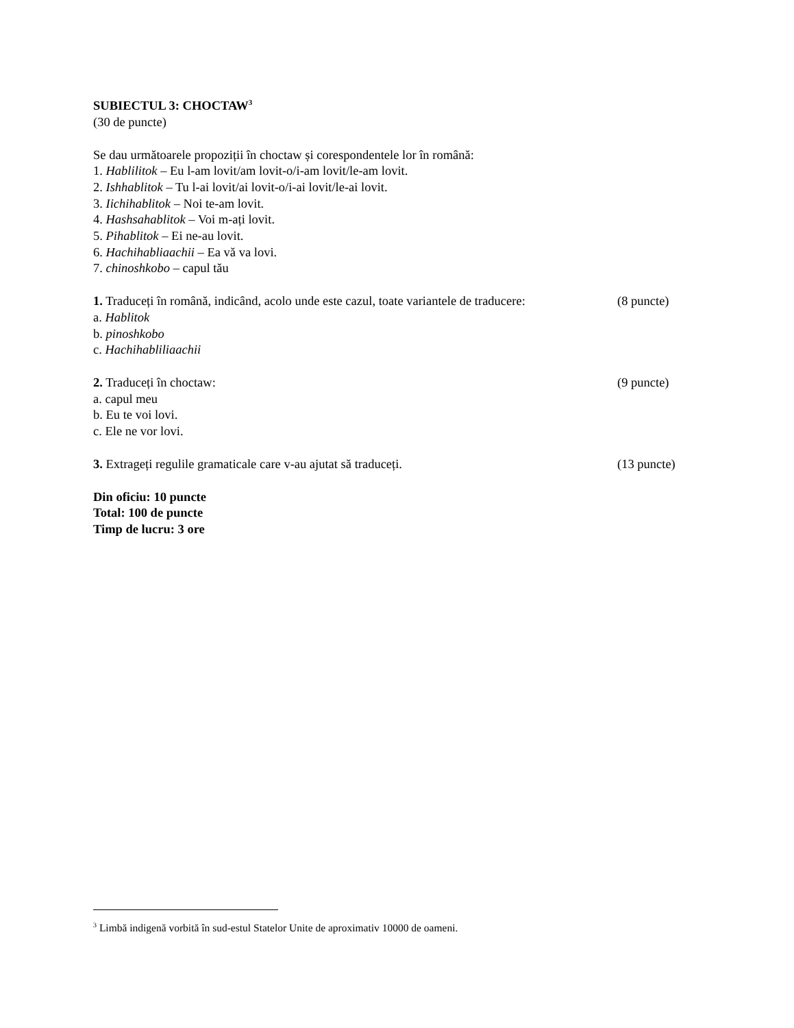SUBIECTUL 3: CHOCTAW<sup>3</sup>
(30 de puncte)
Se dau următoarele propoziții în choctaw și corespondentele lor în română:
1. Hablilitok – Eu l-am lovit/am lovit-o/i-am lovit/le-am lovit.
2. Ishhablitok – Tu l-ai lovit/ai lovit-o/i-ai lovit/le-ai lovit.
3. Iichihablitok – Noi te-am lovit.
4. Hashsahablitok – Voi m-ați lovit.
5. Pihablitok – Ei ne-au lovit.
6. Hachihabliaachii – Ea vă va lovi.
7. chinoshkobo – capul tău
1. Traduceți în română, indicând, acolo unde este cazul, toate variantele de traducere: (8 puncte)
a. Hablitok
b. pinoshkobo
c. Hachihabliliaachii
2. Traduceți în choctaw: (9 puncte)
a. capul meu
b. Eu te voi lovi.
c. Ele ne vor lovi.
3. Extrageți regulile gramaticale care v-au ajutat să traduceți. (13 puncte)
Din oficiu: 10 puncte
Total: 100 de puncte
Timp de lucru: 3 ore
<sup>3</sup> Limbă indigenă vorbită în sud-estul Statelor Unite de aproximativ 10000 de oameni.